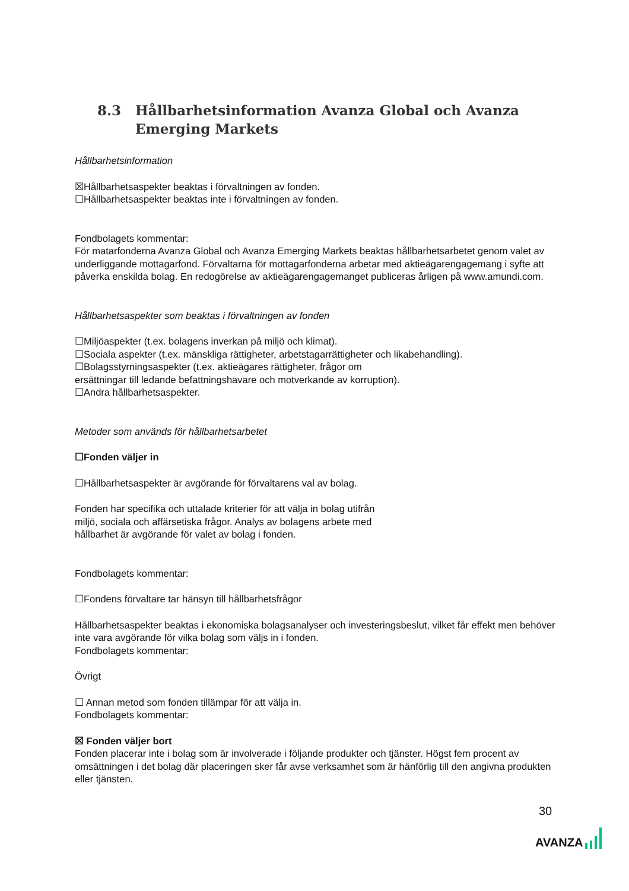8.3 Hållbarhetsinformation Avanza Global och Avanza Emerging Markets
Hållbarhetsinformation
☒Hållbarhetsaspekter beaktas i förvaltningen av fonden.
☐Hållbarhetsaspekter beaktas inte i förvaltningen av fonden.
Fondbolagets kommentar:
För matarfonderna Avanza Global och Avanza Emerging Markets beaktas hållbarhetsarbetet genom valet av underliggande mottagarfond. Förvaltarna för mottagarfonderna arbetar med aktieägarengagemang i syfte att påverka enskilda bolag. En redogörelse av aktieägarengagemanget publiceras årligen på www.amundi.com.
Hållbarhetsaspekter som beaktas i förvaltningen av fonden
☐Miljöaspekter (t.ex. bolagens inverkan på miljö och klimat).
☐Sociala aspekter (t.ex. mänskliga rättigheter, arbetstagarrättigheter och likabehandling).
☐Bolagsstyrningsaspekter (t.ex. aktieägares rättigheter, frågor om
ersättningar till ledande befattningshavare och motverkande av korruption).
☐Andra hållbarhetsaspekter.
Metoder som används för hållbarhetsarbetet
☐Fonden väljer in
☐Hållbarhetsaspekter är avgörande för förvaltarens val av bolag.
Fonden har specifika och uttalade kriterier för att välja in bolag utifrån
miljö, sociala och affärsetiska frågor. Analys av bolagens arbete med
hållbarhet är avgörande för valet av bolag i fonden.
Fondbolagets kommentar:
☐Fondens förvaltare tar hänsyn till hållbarhetsfrågor
Hållbarhetsaspekter beaktas i ekonomiska bolagsanalyser och investeringsbeslut, vilket får effekt men behöver inte vara avgörande för vilka bolag som väljs in i fonden.
Fondbolagets kommentar:
Övrigt
☐ Annan metod som fonden tillämpar för att välja in.
Fondbolagets kommentar:
☒ Fonden väljer bort
Fonden placerar inte i bolag som är involverade i följande produkter och tjänster. Högst fem procent av omsättningen i det bolag där placeringen sker får avse verksamhet som är hänförlig till den angivna produkten eller tjänsten.
30
AVANZA